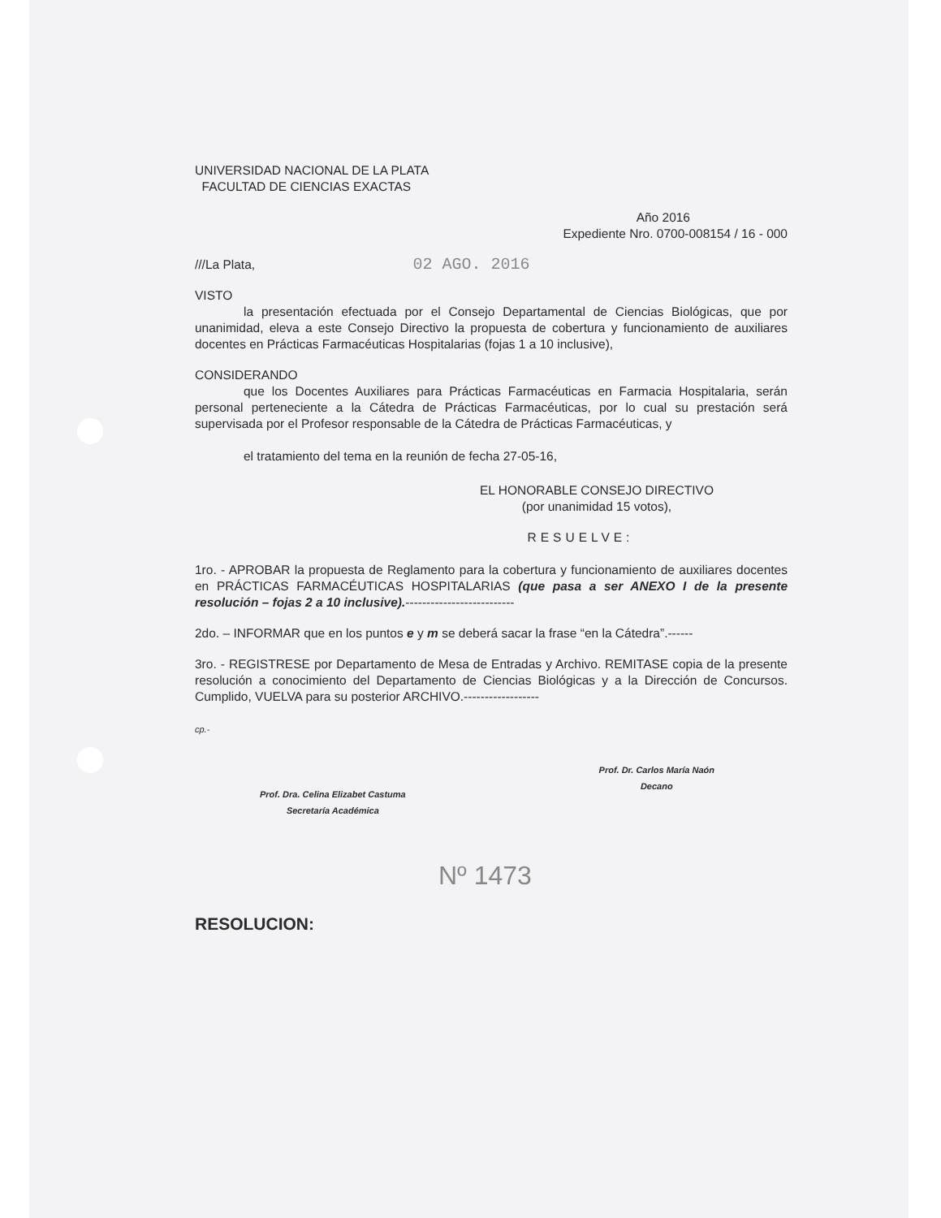UNIVERSIDAD NACIONAL DE LA PLATA
FACULTAD DE CIENCIAS EXACTAS
Año 2016
Expediente Nro. 0700-008154 / 16 - 000
///La Plata, 02 AGO. 2016
VISTO
la presentación efectuada por el Consejo Departamental de Ciencias Biológicas, que por unanimidad, eleva a este Consejo Directivo la propuesta de cobertura y funcionamiento de auxiliares docentes en Prácticas Farmacéuticas Hospitalarias (fojas 1 a 10 inclusive),
CONSIDERANDO
que los Docentes Auxiliares para Prácticas Farmacéuticas en Farmacia Hospitalaria, serán personal perteneciente a la Cátedra de Prácticas Farmacéuticas, por lo cual su prestación será supervisada por el Profesor responsable de la Cátedra de Prácticas Farmacéuticas, y
el tratamiento del tema en la reunión de fecha 27-05-16,
EL HONORABLE CONSEJO DIRECTIVO
(por unanimidad 15 votos),
RESUELVE:
1ro. - APROBAR la propuesta de Reglamento para la cobertura y funcionamiento de auxiliares docentes en PRÁCTICAS FARMACÉUTICAS HOSPITALARIAS (que pasa a ser ANEXO I de la presente resolución – fojas 2 a 10 inclusive).--------------------------
2do. – INFORMAR que en los puntos e y m se deberá sacar la frase “en la Cátedra”.------
3ro. - REGISTRESE por Departamento de Mesa de Entradas y Archivo. REMITASE copia de la presente resolución a conocimiento del Departamento de Ciencias Biológicas y a la Dirección de Concursos. Cumplido, VUELVA para su posterior ARCHIVO.------------------
cp.-
Prof. Dra. Celina Elizabet Castuma
Secretaría Académica
Prof. Dr. Carlos María Naón
Decano
Nº 1473
RESOLUCION: